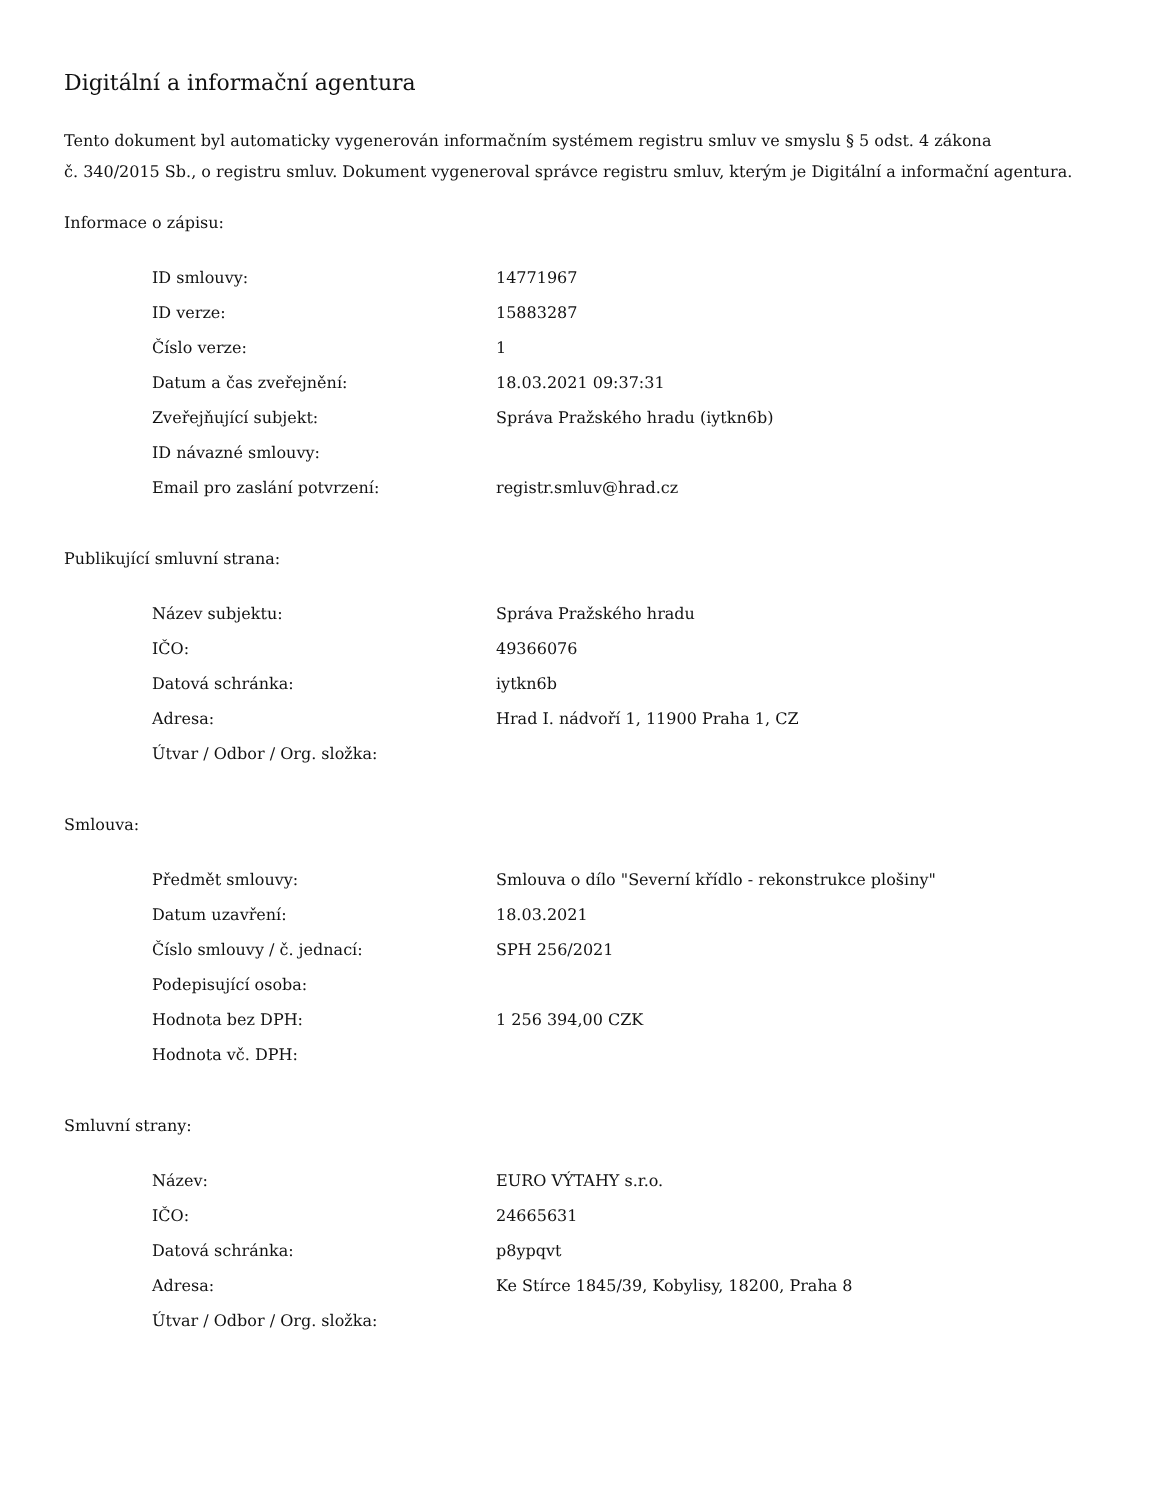Digitální a informační agentura
Tento dokument byl automaticky vygenerován informačním systémem registru smluv ve smyslu § 5 odst. 4 zákona
č. 340/2015 Sb., o registru smluv. Dokument vygeneroval správce registru smluv, kterým je Digitální a informační agentura.
Informace o zápisu:
| ID smlouvy: | 14771967 |
| ID verze: | 15883287 |
| Číslo verze: | 1 |
| Datum a čas zveřejnění: | 18.03.2021 09:37:31 |
| Zveřejňující subjekt: | Správa Pražského hradu (iytkn6b) |
| ID návazné smlouvy: | |
| Email pro zaslání potvrzení: | registr.smluv@hrad.cz |
Publikující smluvní strana:
| Název subjektu: | Správa Pražského hradu |
| IČO: | 49366076 |
| Datová schránka: | iytkn6b |
| Adresa: | Hrad I. nádvoří 1, 11900 Praha 1, CZ |
| Útvar / Odbor / Org. složka: | |
Smlouva:
| Předmět smlouvy: | Smlouva o dílo "Severní křídlo - rekonstrukce plošiny" |
| Datum uzavření: | 18.03.2021 |
| Číslo smlouvy / č. jednací: | SPH 256/2021 |
| Podepisující osoba: | |
| Hodnota bez DPH: | 1 256 394,00 CZK |
| Hodnota vč. DPH: | |
Smluvní strany:
| Název: | EURO VÝTAHY s.r.o. |
| IČO: | 24665631 |
| Datová schránka: | p8ypqvt |
| Adresa: | Ke Stírce 1845/39, Kobylisy, 18200, Praha 8 |
| Útvar / Odbor / Org. složka: | |